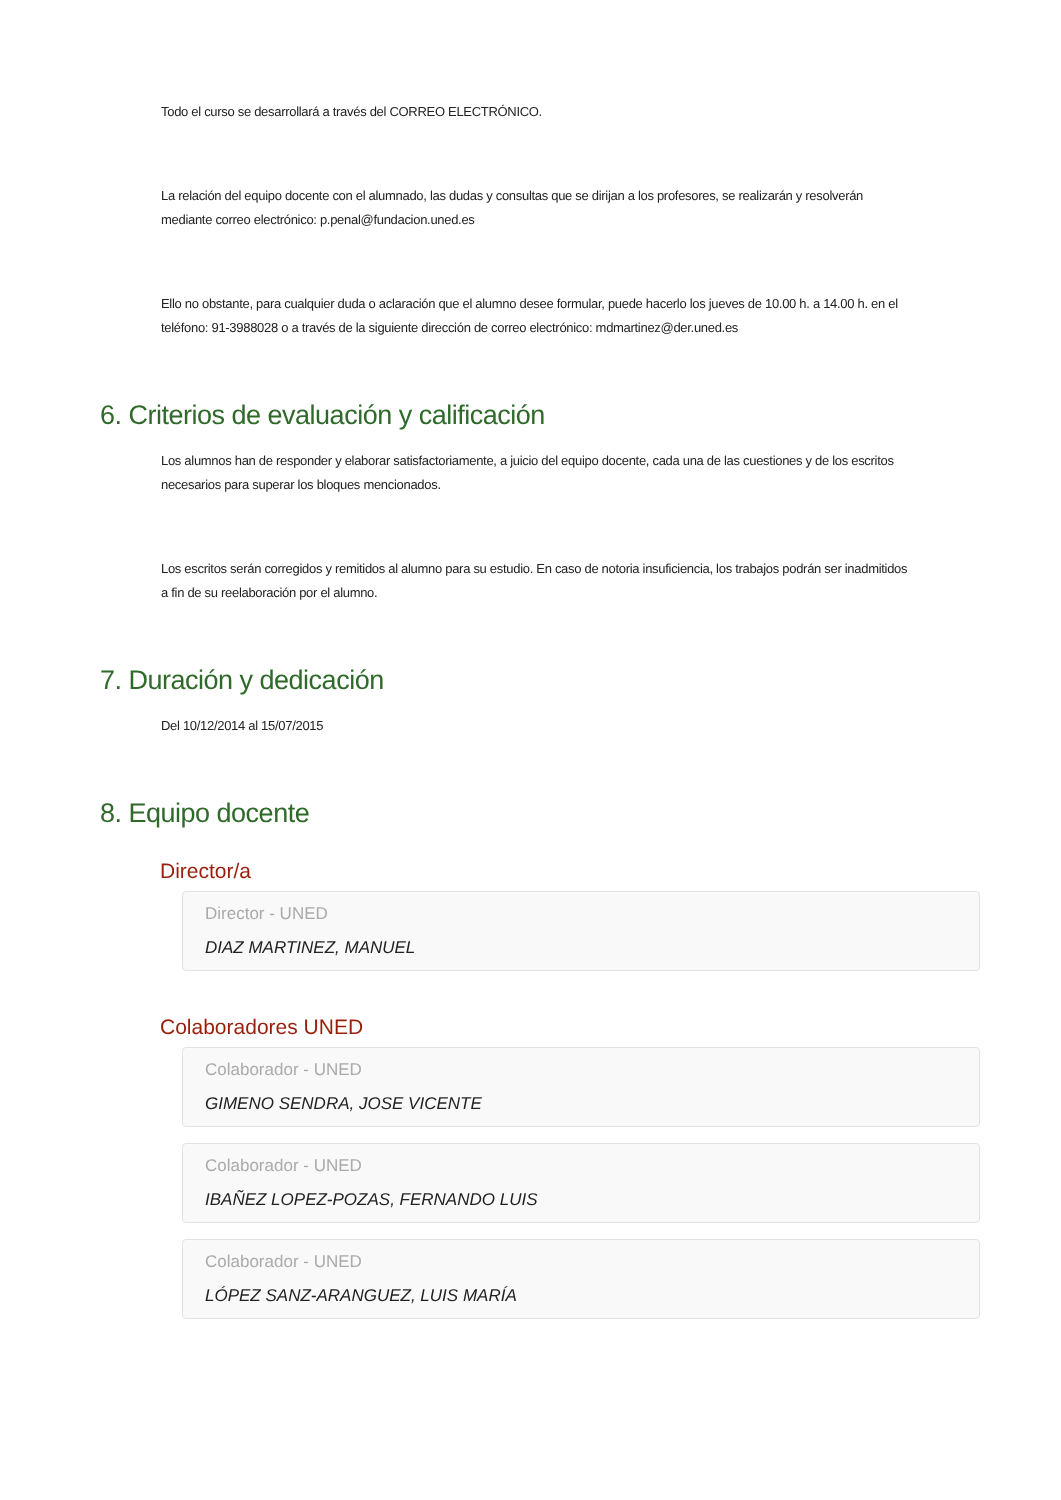Todo el curso se desarrollará a través del CORREO ELECTRÓNICO.
La relación del equipo docente con el alumnado, las dudas y consultas que se dirijan a los profesores, se realizarán y resolverán mediante correo electrónico: p.penal@fundacion.uned.es
Ello no obstante, para cualquier duda o aclaración que el alumno desee formular, puede hacerlo los jueves de 10.00 h. a 14.00 h. en el teléfono: 91-3988028 o a través de la siguiente dirección de correo electrónico: mdmartinez@der.uned.es
6. Criterios de evaluación y calificación
Los alumnos han de responder y elaborar satisfactoriamente, a juicio del equipo docente, cada una de las cuestiones y de los escritos necesarios para superar los bloques mencionados.
Los escritos serán corregidos y remitidos al alumno para su estudio. En caso de notoria insuficiencia, los trabajos podrán ser inadmitidos a fin de su reelaboración por el alumno.
7. Duración y dedicación
Del 10/12/2014 al 15/07/2015
8. Equipo docente
Director/a
Director - UNED
DIAZ MARTINEZ, MANUEL
Colaboradores UNED
Colaborador - UNED
GIMENO SENDRA, JOSE VICENTE
Colaborador - UNED
IBAÑEZ LOPEZ-POZAS, FERNANDO LUIS
Colaborador - UNED
LÓPEZ SANZ-ARANGUEZ, LUIS MARÍA